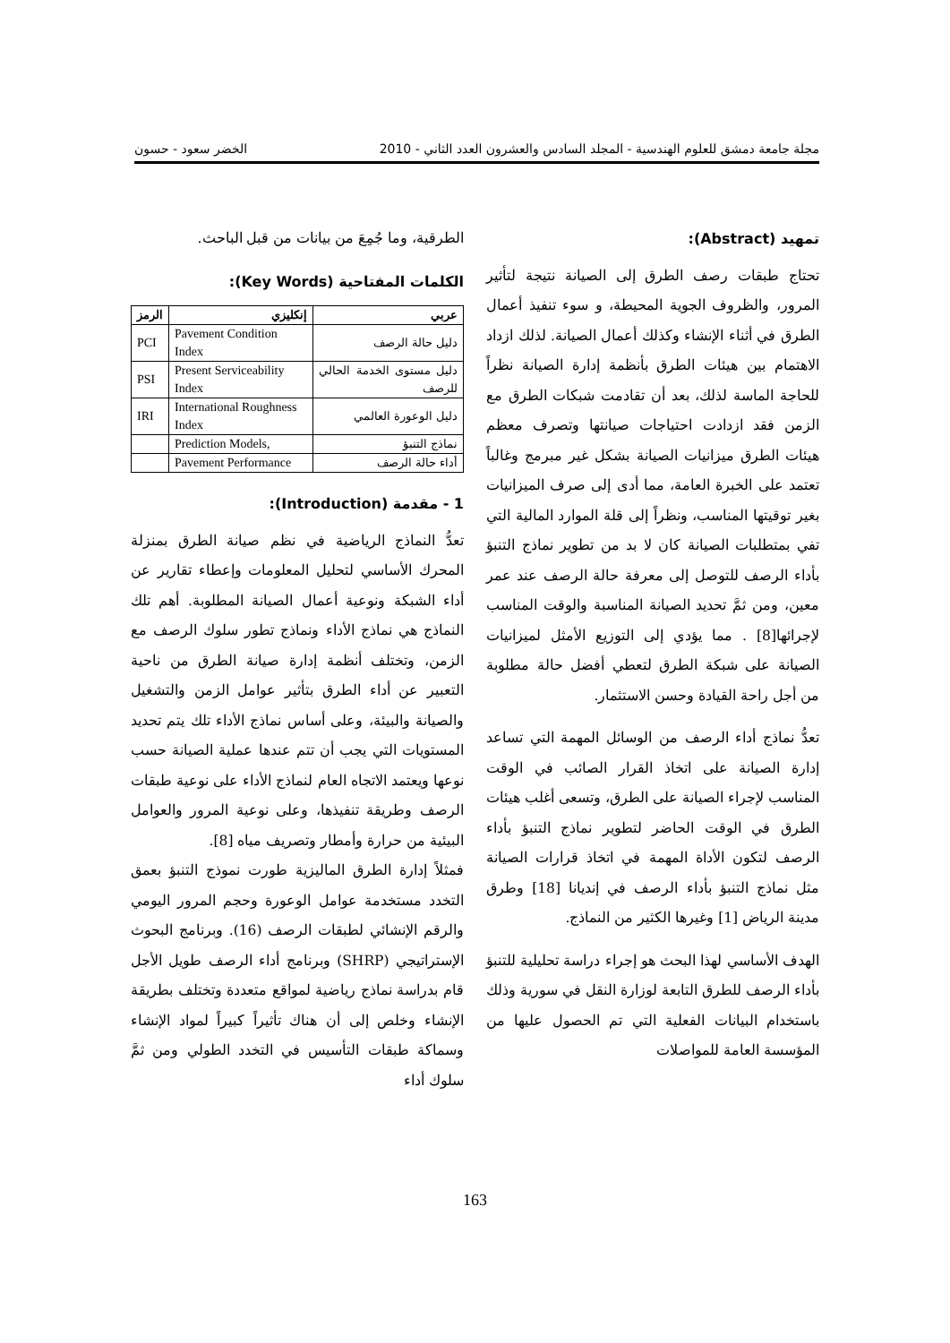مجلة جامعة دمشق للعلوم الهندسية - المجلد السادس والعشرون العدد الثاني - 2010 الخضر سعود - حسون
تمهيد (Abstract):
تحتاج طبقات رصف الطرق إلى الصيانة نتيجة لتأثير المرور، والظروف الجوية المحيطة، و سوء تنفيذ أعمال الطرق في أثناء الإنشاء وكذلك أعمال الصيانة. لذلك ازداد الاهتمام بين هيئات الطرق بأنظمة إدارة الصيانة نظراً للحاجة الماسة لذلك، بعد أن تقادمت شبكات الطرق مع الزمن فقد ازدادت احتياجات صيانتها وتصرف معظم هيئات الطرق ميزانيات الصيانة بشكل غير مبرمج وغالباً تعتمد على الخبرة العامة، مما أدى إلى صرف الميزانيات بغير توقيتها المناسب، ونظراً إلى قلة الموارد المالية التي تفي بمتطلبات الصيانة كان لا بد من تطوير نماذج التنبؤ بأداء الرصف للتوصل إلى معرفة حالة الرصف عند عمر معين، ومن ثمَّ تحديد الصيانة المناسبة والوقت المناسب لإجرائها[8] . مما يؤدي إلى التوزيع الأمثل لميزانيات الصيانة على شبكة الطرق لتعطي أفضل حالة مطلوبة من أجل راحة القيادة وحسن الاستثمار.
تعدُّ نماذج أداء الرصف من الوسائل المهمة التي تساعد إدارة الصيانة على اتخاذ القرار الصائب في الوقت المناسب لإجراء الصيانة على الطرق، وتسعى أغلب هيئات الطرق في الوقت الحاضر لتطوير نماذج التنبؤ بأداء الرصف لتكون الأداة المهمة في اتخاذ قرارات الصيانة مثل نماذج التنبؤ بأداء الرصف في إنديانا [18] وطرق مدينة الرياض [1] وغيرها الكثير من النماذج.
الهدف الأساسي لهذا البحث هو إجراء دراسة تحليلية للتنبؤ بأداء الرصف للطرق التابعة لوزارة النقل في سورية وذلك باستخدام البيانات الفعلية التي تم الحصول عليها من المؤسسة العامة للمواصلات
الطرقية، وما جُمِعَ من بيانات من قبل الباحث.
الكلمات المفتاحية (Key Words):
| عربي | إنكليزي | الرمز |
| --- | --- | --- |
| دليل حالة الرصف | Pavement Condition Index | PCI |
| دليل مستوى الخدمة الحالي للرصف | Present Serviceability Index | PSI |
| دليل الوعورة العالمي | International Roughness Index | IRI |
| نماذج التنبؤ | Prediction Models, | |
| أداء حالة الرصف | Pavement Performance | |
1 - مقدمة (Introduction):
تعدُّ النماذج الرياضية في نظم صيانة الطرق بمنزلة المحرك الأساسي لتحليل المعلومات وإعطاء تقارير عن أداء الشبكة ونوعية أعمال الصيانة المطلوبة. أهم تلك النماذج هي نماذج الأداء ونماذج تطور سلوك الرصف مع الزمن، وتختلف أنظمة إدارة صيانة الطرق من ناحية التعبير عن أداء الطرق بتأثير عوامل الزمن والتشغيل والصيانة والبيئة، وعلى أساس نماذج الأداء تلك يتم تحديد المستويات التي يجب أن تتم عندها عملية الصيانة حسب نوعها ويعتمد الاتجاه العام لنماذج الأداء على نوعية طبقات الرصف وطريقة تنفيذها، وعلى نوعية المرور والعوامل البيئية من حرارة وأمطار وتصريف مياه [8].
فمثلاً إدارة الطرق الماليزية طورت نموذج التنبؤ بعمق التخدد مستخدمة عوامل الوعورة وحجم المرور اليومي والرقم الإنشائي لطبقات الرصف (16). وبرنامج البحوث الإستراتيجي (SHRP) وبرنامج أداء الرصف طويل الأجل قام بدراسة نماذج رياضية لمواقع متعددة وتختلف بطريقة الإنشاء وخلص إلى أن هناك تأثيراً كبيراً لمواد الإنشاء وسماكة طبقات التأسيس في التخدد الطولي ومن ثمَّ سلوك أداء
163